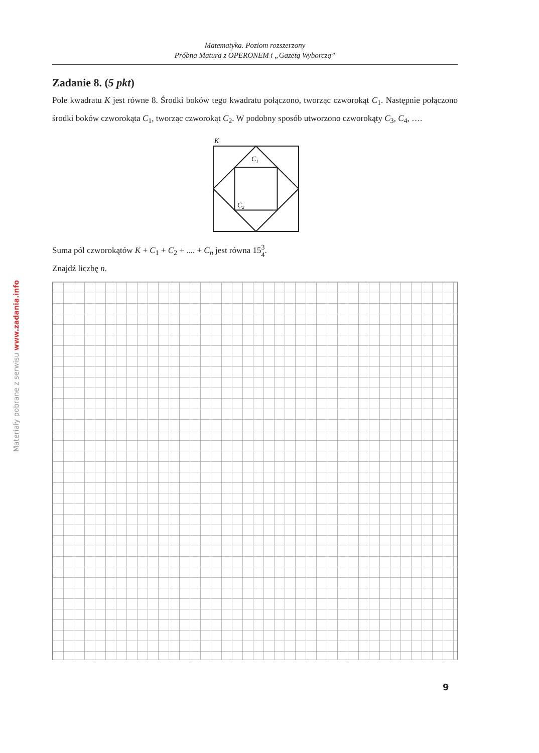Matematyka. Poziom rozszerzony
Próbna Matura z OPERONEM i „Gazetą Wyborczą”
Zadanie 8. (5 pkt)
Pole kwadratu K jest równe 8. Środki boków tego kwadratu połączono, tworząc czworokąt C<sub>1</sub>. Następnie połączono środki boków czworokąta C<sub>1</sub>, tworząc czworokąt C<sub>2</sub>. W podobny sposób utworzono czworokąty C<sub>3</sub>, C<sub>4</sub>, ….
K
C1
C2
Suma pól czworokątów K + C<sub>1</sub> + C<sub>2</sub> + .... + C<sub>n</sub> jest równa 153
4.
Znajdź liczbę n.
Materiały pobrane z serwisu www.zadania.info
9